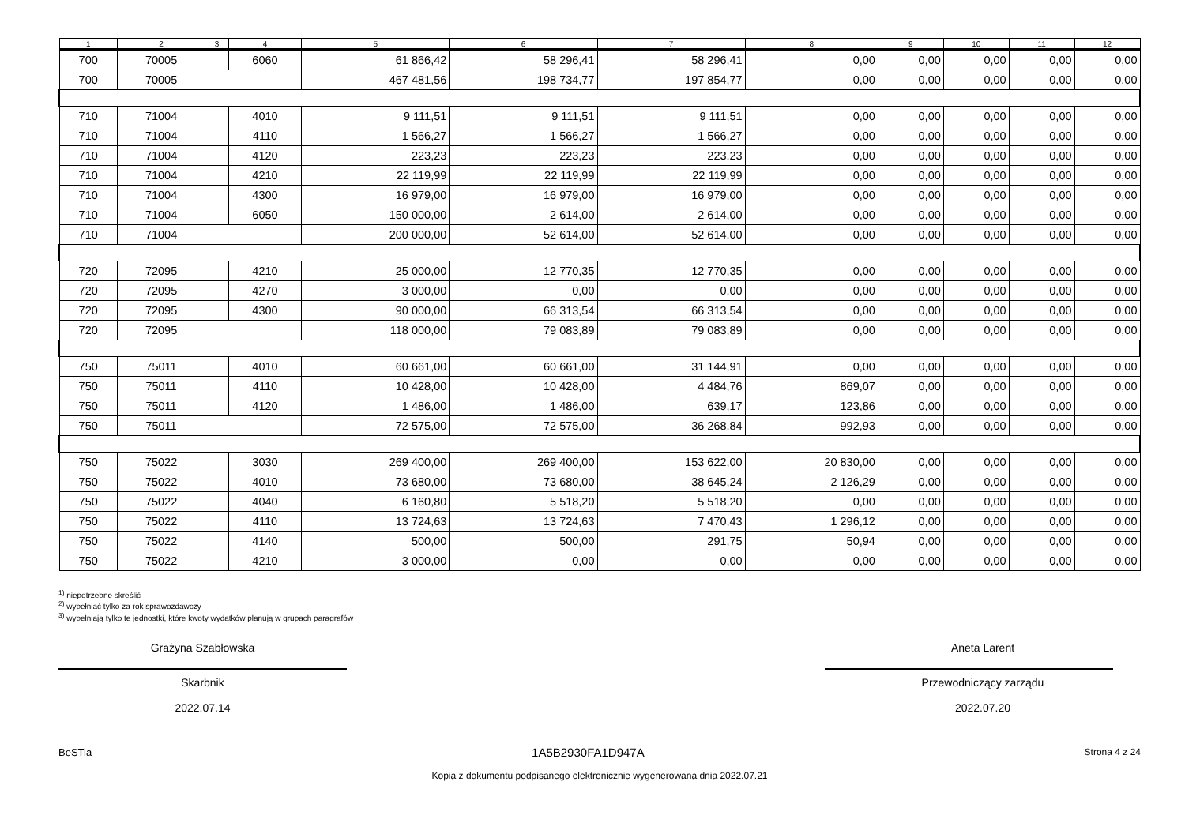| 1 | 2 | 3 | 4 | 5 | 6 | 7 | 8 | 9 | 10 | 11 | 12 |
| --- | --- | --- | --- | --- | --- | --- | --- | --- | --- | --- | --- |
| 700 | 70005 | | 6060 | 61 866,42 | 58 296,41 | 58 296,41 | 0,00 | 0,00 | 0,00 | 0,00 | 0,00 |
| 700 | 70005 | | | 467 481,56 | 198 734,77 | 197 854,77 | 0,00 | 0,00 | 0,00 | 0,00 | 0,00 |
| 710 | 71004 | | 4010 | 9 111,51 | 9 111,51 | 9 111,51 | 0,00 | 0,00 | 0,00 | 0,00 | 0,00 |
| 710 | 71004 | | 4110 | 1 566,27 | 1 566,27 | 1 566,27 | 0,00 | 0,00 | 0,00 | 0,00 | 0,00 |
| 710 | 71004 | | 4120 | 223,23 | 223,23 | 223,23 | 0,00 | 0,00 | 0,00 | 0,00 | 0,00 |
| 710 | 71004 | | 4210 | 22 119,99 | 22 119,99 | 22 119,99 | 0,00 | 0,00 | 0,00 | 0,00 | 0,00 |
| 710 | 71004 | | 4300 | 16 979,00 | 16 979,00 | 16 979,00 | 0,00 | 0,00 | 0,00 | 0,00 | 0,00 |
| 710 | 71004 | | 6050 | 150 000,00 | 2 614,00 | 2 614,00 | 0,00 | 0,00 | 0,00 | 0,00 | 0,00 |
| 710 | 71004 | | | 200 000,00 | 52 614,00 | 52 614,00 | 0,00 | 0,00 | 0,00 | 0,00 | 0,00 |
| 720 | 72095 | | 4210 | 25 000,00 | 12 770,35 | 12 770,35 | 0,00 | 0,00 | 0,00 | 0,00 | 0,00 |
| 720 | 72095 | | 4270 | 3 000,00 | 0,00 | 0,00 | 0,00 | 0,00 | 0,00 | 0,00 | 0,00 |
| 720 | 72095 | | 4300 | 90 000,00 | 66 313,54 | 66 313,54 | 0,00 | 0,00 | 0,00 | 0,00 | 0,00 |
| 720 | 72095 | | | 118 000,00 | 79 083,89 | 79 083,89 | 0,00 | 0,00 | 0,00 | 0,00 | 0,00 |
| 750 | 75011 | | 4010 | 60 661,00 | 60 661,00 | 31 144,91 | 0,00 | 0,00 | 0,00 | 0,00 | 0,00 |
| 750 | 75011 | | 4110 | 10 428,00 | 10 428,00 | 4 484,76 | 869,07 | 0,00 | 0,00 | 0,00 | 0,00 |
| 750 | 75011 | | 4120 | 1 486,00 | 1 486,00 | 639,17 | 123,86 | 0,00 | 0,00 | 0,00 | 0,00 |
| 750 | 75011 | | | 72 575,00 | 72 575,00 | 36 268,84 | 992,93 | 0,00 | 0,00 | 0,00 | 0,00 |
| 750 | 75022 | | 3030 | 269 400,00 | 269 400,00 | 153 622,00 | 20 830,00 | 0,00 | 0,00 | 0,00 | 0,00 |
| 750 | 75022 | | 4010 | 73 680,00 | 73 680,00 | 38 645,24 | 2 126,29 | 0,00 | 0,00 | 0,00 | 0,00 |
| 750 | 75022 | | 4040 | 6 160,80 | 5 518,20 | 5 518,20 | 0,00 | 0,00 | 0,00 | 0,00 | 0,00 |
| 750 | 75022 | | 4110 | 13 724,63 | 13 724,63 | 7 470,43 | 1 296,12 | 0,00 | 0,00 | 0,00 | 0,00 |
| 750 | 75022 | | 4140 | 500,00 | 500,00 | 291,75 | 50,94 | 0,00 | 0,00 | 0,00 | 0,00 |
| 750 | 75022 | | 4210 | 3 000,00 | 0,00 | 0,00 | 0,00 | 0,00 | 0,00 | 0,00 | 0,00 |
<sup>1)</sup> niepotrzebne skreślić
<sup>2)</sup> wypełniać tylko za rok sprawozdawczy
<sup>3)</sup> wypełniają tylko te jednostki, które kwoty wydatków planują w grupach paragrafów
Grażyna Szabłowska
Skarbnik
2022.07.14
Aneta Larent
Przewodniczący zarządu
2022.07.20
BeSTia 1A5B2930FA1D947A Strona 4 z 24
Kopia z dokumentu podpisanego elektronicznie wygenerowana dnia 2022.07.21